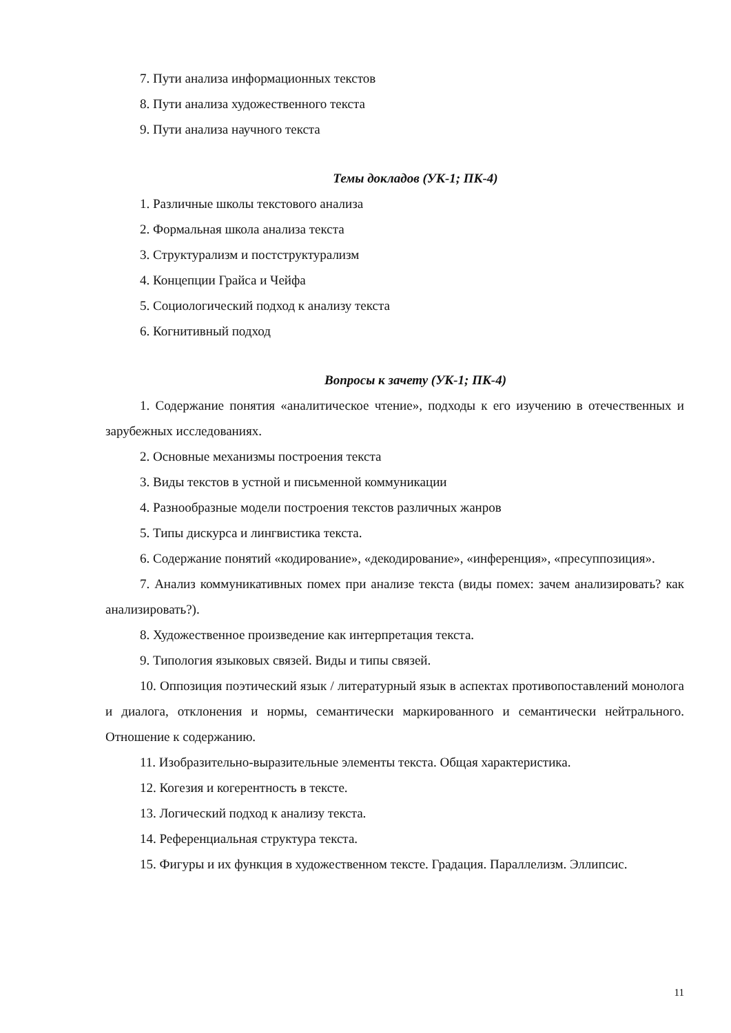7. Пути анализа информационных текстов
8. Пути анализа художественного текста
9. Пути анализа научного текста
Темы докладов (УК-1; ПК-4)
1. Различные школы текстового анализа
2. Формальная школа анализа текста
3. Структурализм и постструктурализм
4. Концепции Грайса и Чейфа
5. Социологический подход к анализу текста
6. Когнитивный подход
Вопросы к зачету (УК-1; ПК-4)
1. Содержание понятия «аналитическое чтение», подходы к его изучению в отечественных и зарубежных исследованиях.
2. Основные механизмы построения текста
3. Виды текстов в устной и письменной коммуникации
4. Разнообразные модели построения текстов различных жанров
5. Типы дискурса и лингвистика текста.
6. Содержание понятий «кодирование», «декодирование», «инференция», «пресуппозиция».
7. Анализ коммуникативных помех при анализе текста (виды помех: зачем анализировать? как анализировать?).
8. Художественное произведение как интерпретация текста.
9. Типология языковых связей. Виды и типы связей.
10. Оппозиция поэтический язык / литературный язык в аспектах противопоставлений монолога и диалога, отклонения и нормы, семантически маркированного и семантически нейтрального. Отношение к содержанию.
11. Изобразительно-выразительные элементы текста. Общая характеристика.
12. Когезия и когерентность в тексте.
13. Логический подход к анализу текста.
14. Референциальная структура текста.
15. Фигуры и их функция в художественном тексте. Градация. Параллелизм. Эллипсис.
11